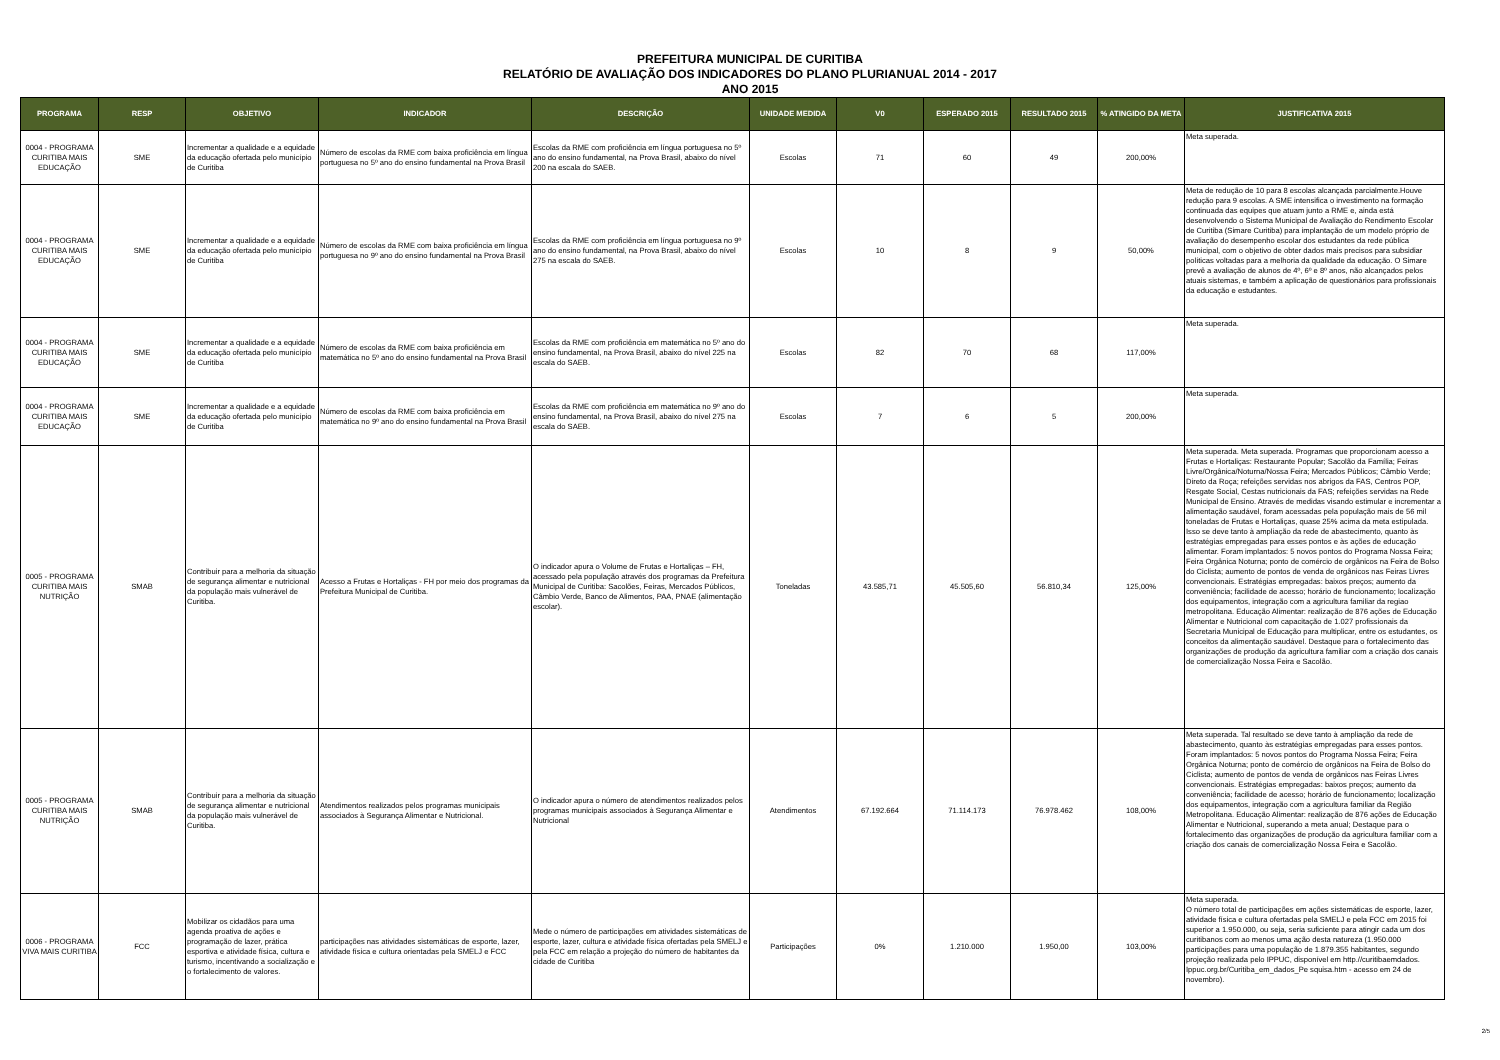PREFEITURA MUNICIPAL DE CURITIBA
RELATÓRIO DE AVALIAÇÃO DOS INDICADORES DO PLANO PLURIANUAL 2014 - 2017
ANO 2015
| PROGRAMA | RESP | OBJETIVO | INDICADOR | DESCRIÇÃO | UNIDADE MEDIDA | V0 | ESPERADO 2015 | RESULTADO 2015 | % ATINGIDO DA META | JUSTIFICATIVA 2015 |
| --- | --- | --- | --- | --- | --- | --- | --- | --- | --- | --- |
| 0004 - PROGRAMA CURITIBA MAIS EDUCAÇÃO | SME | Incrementar a qualidade e a equidade da educação ofertada pelo município de Curitiba | Número de escolas da RME com baixa proficiência em língua portuguesa no 5º ano do ensino fundamental na Prova Brasil | Escolas da RME com proficiência em língua portuguesa no 5º ano do ensino fundamental, na Prova Brasil, abaixo do nível 200 na escala do SAEB. | Escolas | 71 | 60 | 49 | 200,00% | Meta superada. |
| 0004 - PROGRAMA CURITIBA MAIS EDUCAÇÃO | SME | Incrementar a qualidade e a equidade da educação ofertada pelo município de Curitiba | Número de escolas da RME com baixa proficiência em língua portuguesa no 9º ano do ensino fundamental na Prova Brasil | Escolas da RME com proficiência em língua portuguesa no 9º ano do ensino fundamental, na Prova Brasil, abaixo do nível 275 na escala do SAEB. | Escolas | 10 | 8 | 9 | 50,00% | Meta de redução de 10 para 8 escolas alcançada parcialmente.Houve redução para 9 escolas. A SME intensifica o investimento na formação continuada das equipes que atuam junto a RME e, ainda está desenvolvendo o Sistema Municipal de Avaliação do Rendimento Escolar de Curitiba (Simare Curitiba) para implantação de um modelo próprio de avaliação do desempenho escolar dos estudantes da rede pública municipal, com o objetivo de obter dados mais precisos para subsidiar políticas voltadas para a melhoria da qualidade da educação. O Simare prevê a avaliação de alunos de 4º, 6º e 8º anos, não alcançados pelos atuais sistemas, e também a aplicação de questionários para profissionais da educação e estudantes. |
| 0004 - PROGRAMA CURITIBA MAIS EDUCAÇÃO | SME | Incrementar a qualidade e a equidade da educação ofertada pelo município de Curitiba | Número de escolas da RME com baixa proficiência em matemática no 5º ano do ensino fundamental na Prova Brasil | Escolas da RME com proficiência em matemática no 5º ano do ensino fundamental, na Prova Brasil, abaixo do nível 225 na escala do SAEB. | Escolas | 82 | 70 | 68 | 117,00% | Meta superada. |
| 0004 - PROGRAMA CURITIBA MAIS EDUCAÇÃO | SME | Incrementar a qualidade e a equidade da educação ofertada pelo município de Curitiba | Número de escolas da RME com baixa proficiência em matemática no 9º ano do ensino fundamental na Prova Brasil | Escolas da RME com proficiência em matemática no 9º ano do ensino fundamental, na Prova Brasil, abaixo do nível 275 na escala do SAEB. | Escolas | 7 | 6 | 5 | 200,00% | Meta superada. |
| 0005 - PROGRAMA CURITIBA MAIS NUTRIÇÃO | SMAB | Contribuir para a melhoria da situação de segurança alimentar e nutricional da população mais vulnerável de Curitiba. | Acesso a Frutas e Hortaliças - FH por meio dos programas da Prefeitura Municipal de Curitiba. | O indicador apura o Volume de Frutas e Hortaliças – FH, acessado pela população através dos programas da Prefeitura Municipal de Curitiba: Sacolões, Feiras, Mercados Públicos, Câmbio Verde, Banco de Alimentos, PAA, PNAE (alimentação escolar). | Toneladas | 43.585,71 | 45.505,60 | 56.810,34 | 125,00% | Meta superada. Meta superada. Programas que proporcionam acesso a Frutas e Hortaliças: Restaurante Popular; Sacolão da Família; Feiras Livre/Orgânica/Noturna/Nossa Feira; Mercados Públicos; Câmbio Verde; Direto da Roça; refeições servidas nos abrigos da FAS, Centros POP, Resgate Social, Cestas nutricionais da FAS; refeições servidas na Rede Municipal de Ensino. Através de medidas visando estimular e incrementar a alimentação saudável, foram acessadas pela população mais de 56 mil toneladas de Frutas e Hortaliças, quase 25% acima da meta estipulada. Isso se deve tanto à ampliação da rede de abastecimento, quanto às estratégias empregadas para esses pontos e às ações de educação alimentar. Foram implantados: 5 novos pontos do Programa Nossa Feira; Feira Orgânica Noturna; ponto de comércio de orgânicos na Feira de Bolso do Ciclista; aumento de pontos de venda de orgânicos nas Feiras Livres convencionais. Estratégias empregadas: baixos preços; aumento da conveniência; facilidade de acesso; horário de funcionamento; localização dos equipamentos, integração com a agricultura familiar da regiao metropolitana. Educação Alimentar: realização de 876 ações de Educação Alimentar e Nutricional com capacitação de 1.027 profissionais da Secretaria Municipal de Educação para multiplicar, entre os estudantes, os conceitos da alimentação saudável. Destaque para o fortalecimento das organizações de produção da agricultura familiar com a criação dos canais de comercialização Nossa Feira e Sacolão. |
| 0005 - PROGRAMA CURITIBA MAIS NUTRIÇÃO | SMAB | Contribuir para a melhoria da situação de segurança alimentar e nutricional da população mais vulnerável de Curitiba. | Atendimentos realizados pelos programas municipais associados à Segurança Alimentar e Nutricional. | O indicador apura o número de atendimentos realizados pelos programas municipais associados à Segurança Alimentar e Nutricional | Atendimentos | 67.192.664 | 71.114.173 | 76.978.462 | 108,00% | Meta superada. Tal resultado se deve tanto à ampliação da rede de abastecimento, quanto às estratégias empregadas para esses pontos. Foram implantados: 5 novos pontos do Programa Nossa Feira; Feira Orgânica Noturna; ponto de comércio de orgânicos na Feira de Bolso do Ciclista; aumento de pontos de venda de orgânicos nas Feiras Livres convencionais. Estratégias empregadas: baixos preços; aumento da conveniência; facilidade de acesso; horário de funcionamento; localização dos equipamentos, integração com a agricultura familiar da Região Metropolitana. Educação Alimentar: realização de 876 ações de Educação Alimentar e Nutricional, superando a meta anual; Destaque para o fortalecimento das organizações de produção da agricultura familiar com a criação dos canais de comercialização Nossa Feira e Sacolão. |
| 0006 - PROGRAMA VIVA MAIS CURITIBA | FCC | Mobilizar os cidadãos para uma agenda proativa de ações e programação de lazer, prática esportiva e atividade física, cultura e turismo, incentivando a socialização e o fortalecimento de valores. | participações nas atividades sistemáticas de esporte, lazer, atividade física e cultura orientadas pela SMELJ e FCC | Mede o número de participações em atividades sistemáticas de esporte, lazer, cultura e atividade física ofertadas pela SMELJ e pela FCC em relação a projeção do número de habitantes da cidade de Curitiba | Participações | 0% | 1.210.000 | 1.950,00 | 103,00% | Meta superada. O número total de participações em ações sistemáticas de esporte, lazer, atividade física e cultura ofertadas pela SMELJ e pela FCC em 2015 foi superior a 1.950.000, ou seja, seria suficiente para atingir cada um dos curitibanos com ao menos uma ação desta natureza (1.950.000 participações para uma população de 1.879.355 habitantes, segundo projeção realizada pelo IPPUC, disponível em http.//curitibaemdados. Ippuc.org.br/Curitiba_em_dados_Pe squisa.htm - acesso em 24 de novembro). |
2/5